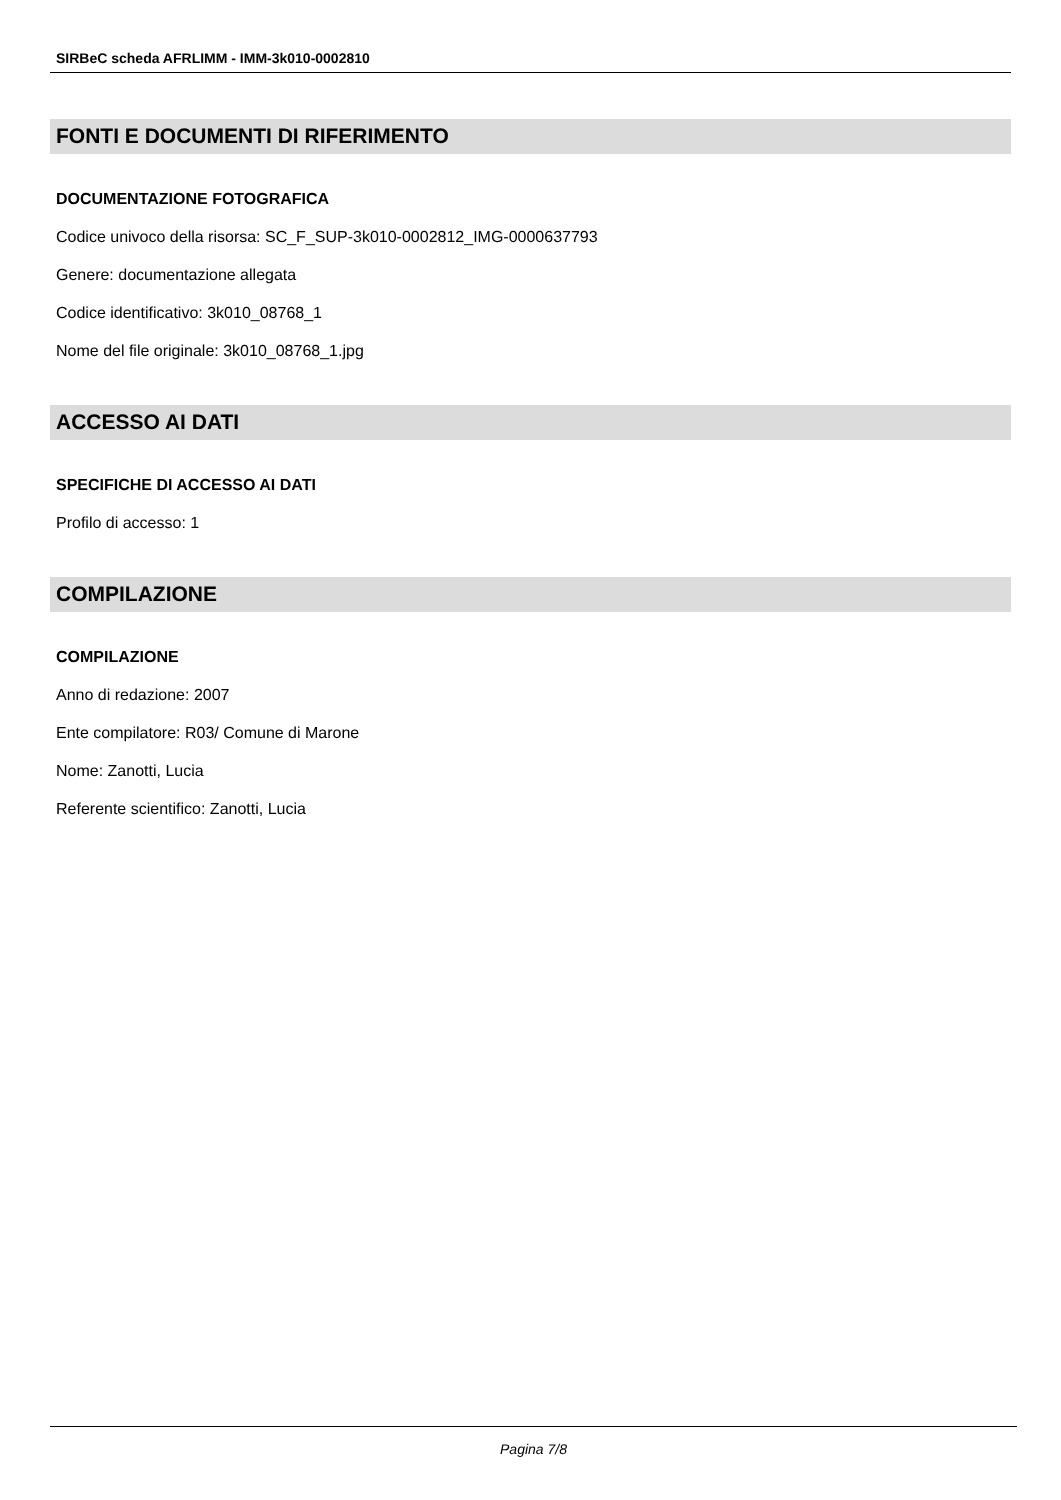SIRBeC scheda AFRLIMM - IMM-3k010-0002810
FONTI E DOCUMENTI DI RIFERIMENTO
DOCUMENTAZIONE FOTOGRAFICA
Codice univoco della risorsa: SC_F_SUP-3k010-0002812_IMG-0000637793
Genere: documentazione allegata
Codice identificativo: 3k010_08768_1
Nome del file originale: 3k010_08768_1.jpg
ACCESSO AI DATI
SPECIFICHE DI ACCESSO AI DATI
Profilo di accesso: 1
COMPILAZIONE
COMPILAZIONE
Anno di redazione: 2007
Ente compilatore: R03/ Comune di Marone
Nome: Zanotti, Lucia
Referente scientifico: Zanotti, Lucia
Pagina 7/8